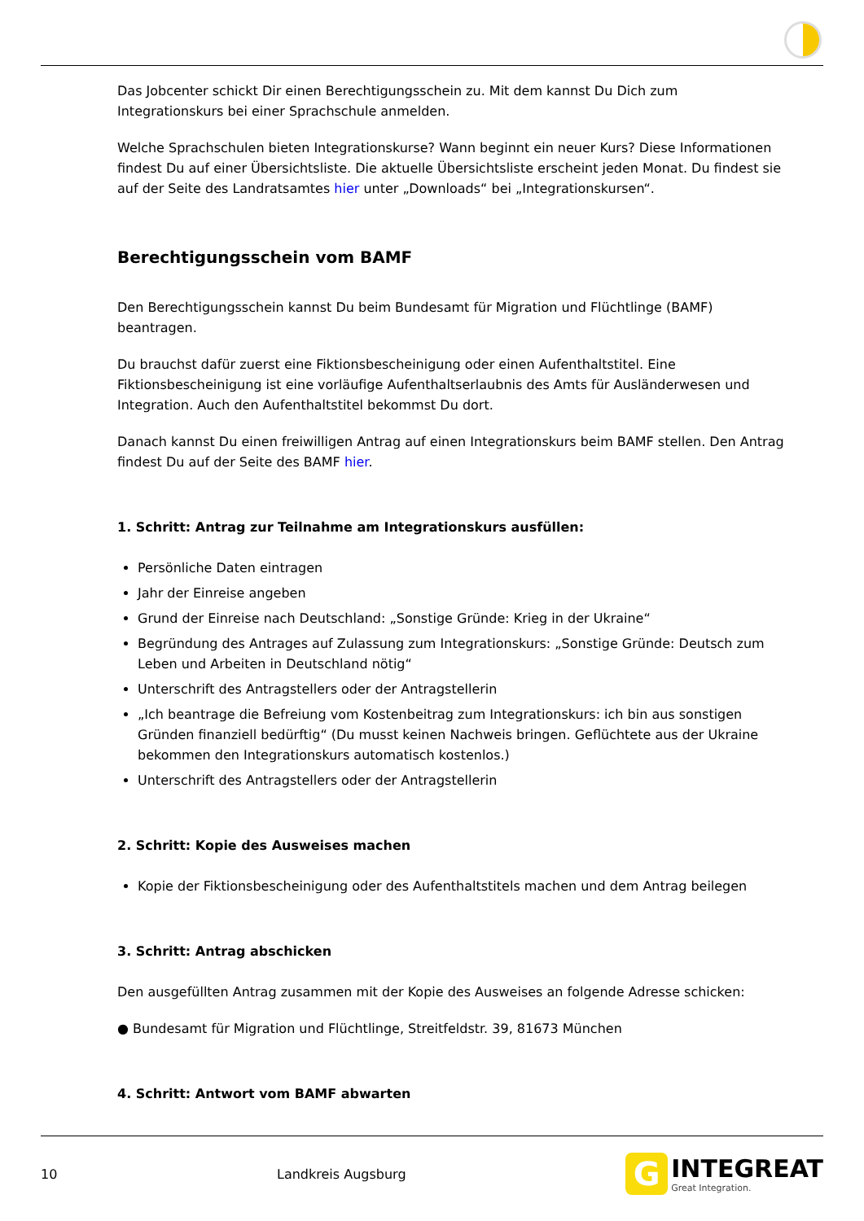Das Jobcenter schickt Dir einen Berechtigungsschein zu. Mit dem kannst Du Dich zum Integrationskurs bei einer Sprachschule anmelden.
Welche Sprachschulen bieten Integrationskurse? Wann beginnt ein neuer Kurs? Diese Informationen findest Du auf einer Übersichtsliste. Die aktuelle Übersichtsliste erscheint jeden Monat. Du findest sie auf der Seite des Landratsamtes hier unter „Downloads“ bei „Integrationskursen“.
Berechtigungsschein vom BAMF
Den Berechtigungsschein kannst Du beim Bundesamt für Migration und Flüchtlinge (BAMF) beantragen.
Du brauchst dafür zuerst eine Fiktionsbescheinigung oder einen Aufenthaltstitel. Eine Fiktionsbescheinigung ist eine vorläufige Aufenthaltserlaubnis des Amts für Ausländerwesen und Integration. Auch den Aufenthaltstitel bekommst Du dort.
Danach kannst Du einen freiwilligen Antrag auf einen Integrationskurs beim BAMF stellen. Den Antrag findest Du auf der Seite des BAMF hier.
1. Schritt: Antrag zur Teilnahme am Integrationskurs ausfüllen:
Persönliche Daten eintragen
Jahr der Einreise angeben
Grund der Einreise nach Deutschland: „Sonstige Gründe: Krieg in der Ukraine“
Begründung des Antrages auf Zulassung zum Integrationskurs: „Sonstige Gründe: Deutsch zum Leben und Arbeiten in Deutschland nötig“
Unterschrift des Antragstellers oder der Antragstellerin
„Ich beantrage die Befreiung vom Kostenbeitrag zum Integrationskurs: ich bin aus sonstigen Gründen finanziell bedürftig“ (Du musst keinen Nachweis bringen. Geflüchtete aus der Ukraine bekommen den Integrationskurs automatisch kostenlos.)
Unterschrift des Antragstellers oder der Antragstellerin
2. Schritt: Kopie des Ausweises machen
Kopie der Fiktionsbescheinigung oder des Aufenthaltstitels machen und dem Antrag beilegen
3. Schritt: Antrag abschicken
Den ausgefüllten Antrag zusammen mit der Kopie des Ausweises an folgende Adresse schicken:
● Bundesamt für Migration und Flüchtlinge, Streitfeldstr. 39, 81673 München
4. Schritt: Antwort vom BAMF abwarten
10 Landkreis Augsburg
G
INTEGREAT
Great Integration.